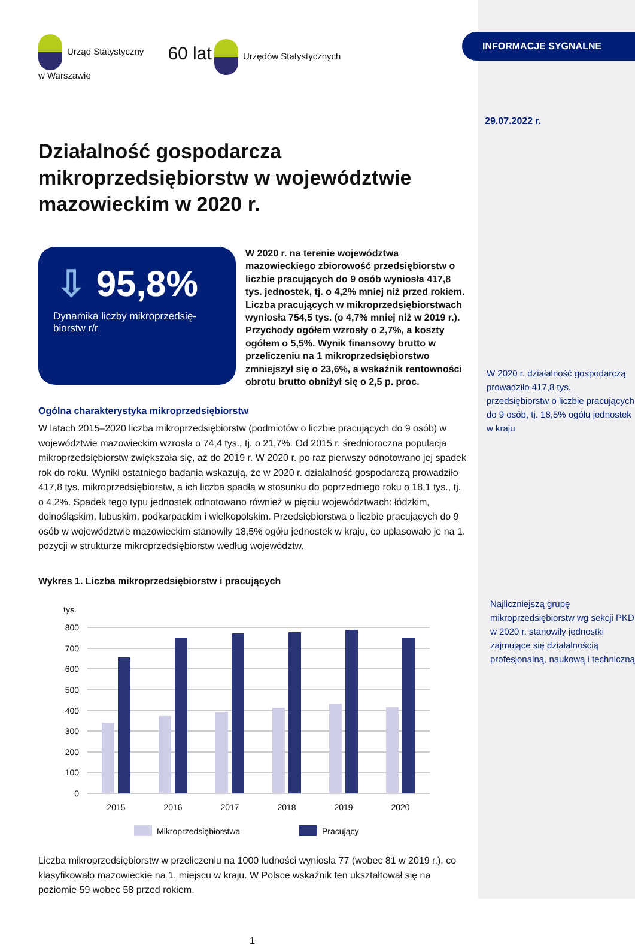Urząd Statystyczny
w Warszawie
60 lat Urzędów Statystycznych
Działalność gospodarcza mikroprzedsiębiorstw w województwie mazowieckim w 2020 r.
⇩ 95,8%
Dynamika liczby mikroprzedsię-biorstw r/r
W 2020 r. na terenie województwa mazowieckiego zbiorowość przedsiębiorstw o liczbie pracujących do 9 osób wyniosła 417,8 tys. jednostek, tj. o 4,2% mniej niż przed rokiem. Liczba pracujących w mikroprzedsiębiorstwach wyniosła 754,5 tys. (o 4,7% mniej niż w 2019 r.). Przychody ogółem wzrosły o 2,7%, a koszty ogółem o 5,5%. Wynik finansowy brutto w przeliczeniu na 1 mikroprzedsiębiorstwo zmniejszył się o 23,6%, a wskaźnik rentowności obrotu brutto obniżył się o 2,5 p. proc.
Ogólna charakterystyka mikroprzedsiębiorstw
W latach 2015–2020 liczba mikroprzedsiębiorstw (podmiotów o liczbie pracujących do 9 osób) w województwie mazowieckim wzrosła o 74,4 tys., tj. o 21,7%. Od 2015 r. średnioroczna populacja mikroprzedsiębiorstw zwiększała się, aż do 2019 r. W 2020 r. po raz pierwszy odnotowano jej spadek rok do roku. Wyniki ostatniego badania wskazują, że w 2020 r. działalność gospodarczą prowadziło 417,8 tys. mikroprzedsiębiorstw, a ich liczba spadła w stosunku do poprzedniego roku o 18,1 tys., tj. o 4,2%. Spadek tego typu jednostek odnotowano również w pięciu województwach: łódzkim, dolnośląskim, lubuskim, podkarpackim i wielkopolskim. Przedsiębiorstwa o liczbie pracujących do 9 osób w województwie mazowieckim stanowiły 18,5% ogółu jednostek w kraju, co uplasowało je na 1. pozycji w strukturze mikroprzedsiębiorstw według województw.
Wykres 1. Liczba mikroprzedsiębiorstw i pracujących
tys.
800
700
600
500
400
300
200
100
0
2015
2016
2017
2018
2019
2020
Mikroprzedsiębiorstwa
Pracujący
Liczba mikroprzedsiębiorstw w przeliczeniu na 1000 ludności wyniosła 77 (wobec 81 w 2019 r.), co klasyfikowało mazowieckie na 1. miejscu w kraju. W Polsce wskaźnik ten ukształtował się na poziomie 59 wobec 58 przed rokiem.
1
INFORMACJE SYGNALNE
29.07.2022 r.
W 2020 r. działalność gospodarczą prowadziło 417,8 tys. przedsiębiorstw o liczbie pracujących do 9 osób, tj. 18,5% ogółu jednostek w kraju
Najliczniejszą grupę mikroprzedsiębiorstw wg sekcji PKD w 2020 r. stanowiły jednostki zajmujące się działalnością profesjonalną, naukową i techniczną